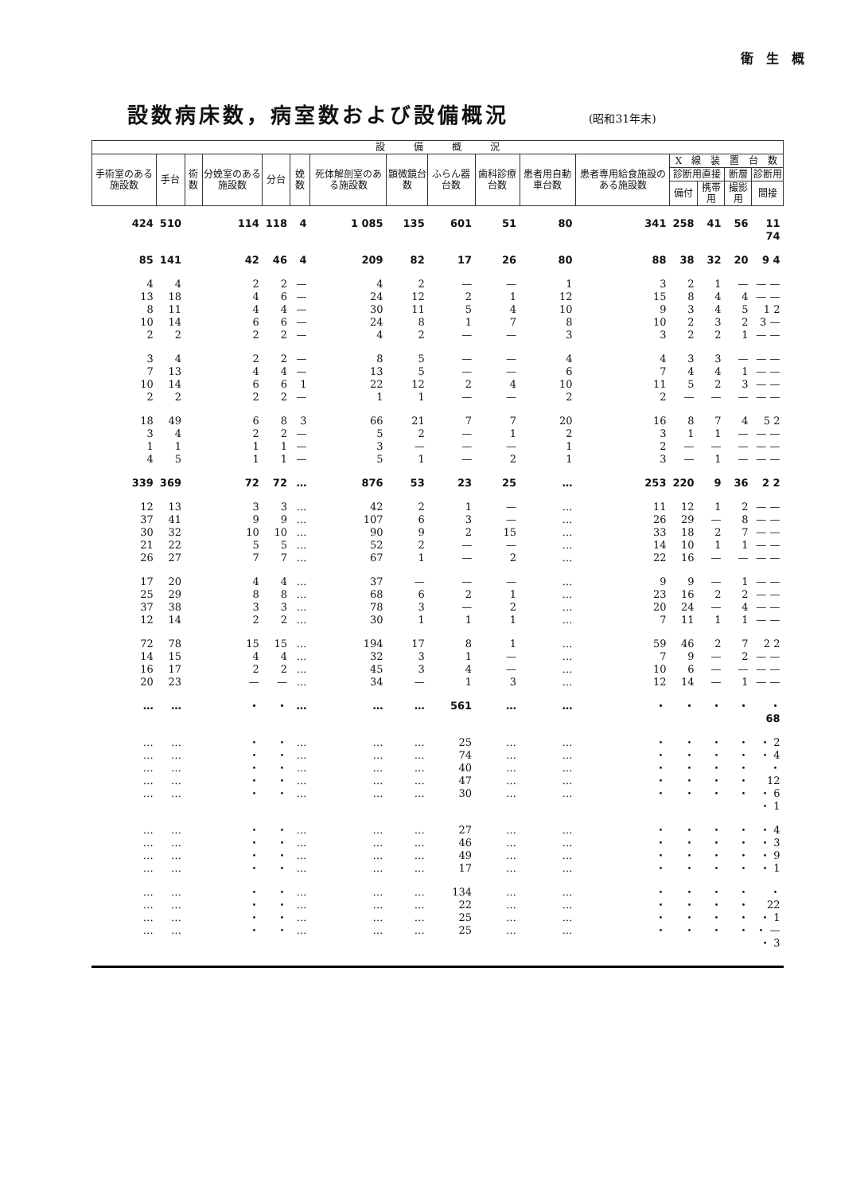衛　生　概
設数病床数，病室数および設備概況 (昭和31年末)
| 設 備 概 況 | | | | | | | | | | | | | | | |
| --- | --- | --- | --- | --- | --- | --- | --- | --- | --- | --- | --- | --- | --- | --- | --- |
| 手術室のある施設数 | 手台 | 術数 | 分娩室のある施設数 | 分台 | 娩数 | 死体解剖室のある施設数 | 顕微鏡台数 | ふらん器台数 | 歯科診療台数 | 患者用自動車台数 | 患者専用給食施設のある施設数 | X 線 装 置 台 数 | | | |
| | | | | | | | | | | | | 診断用直接 | | 断層 | 診断用 |
| | | | | | | | | | | | | 備付 | 携帯用 | 撮影用 | 間接 |
| 424 | 510 | 114 | | 118 | 4 | 1 085 | 135 | 601 | 51 | 80 | 341 | 258 | 41 | 56 | 11 74 |
| 85 | 141 | 42 | | 46 | 4 | 209 | 82 | 17 | 26 | 80 | 88 | 38 | 32 | 20 | 9 4 |
| 4 13 8 10 2 | 4 18 11 14 2 | 2 4 4 6 2 | | 2 6 4 6 2 | — — — — — | 4 24 30 24 4 | 2 12 11 8 2 | — 2 5 1 — | — 1 4 7 — | 1 12 10 8 3 | 3 15 9 10 3 | 2 8 3 2 2 | 1 4 4 3 2 | — 4 5 2 1 | — — — — 1 2 3 — — — |
| 3 7 10 2 | 4 13 14 2 | 2 4 6 2 | | 2 4 6 2 | — — 1 — | 8 13 22 1 | 5 5 12 1 | — — 2 — | — — 4 — | 4 6 10 2 | 4 7 11 2 | 3 4 5 — | 3 4 2 — | — 1 3 — | — — — — — — — — |
| 18 3 1 4 | 49 4 1 5 | 6 2 1 1 | | 8 2 1 1 | 3 — — — | 66 5 3 5 | 21 2 — 1 | 7 — — — | 7 1 — 2 | 20 2 1 1 | 16 3 2 3 | 8 1 — — | 7 1 — 1 | 4 — — — | 5 2 — — — — — — |
| 339 | 369 | 72 | | 72 | … | 876 | 53 | 23 | 25 | … | 253 | 220 | 9 | 36 | 2 2 |
| 12 37 30 21 26 | 13 41 32 22 27 | 3 9 10 5 7 | | 3 9 10 5 7 | … … … … … | 42 107 90 52 67 | 2 6 9 2 1 | 1 3 2 — — | — — 15 — 2 | … … … … … | 11 26 33 14 22 | 12 29 18 10 16 | 1 — 2 1 — | 2 8 7 1 — | — — — — — — — — — — |
| 17 25 37 12 | 20 29 38 14 | 4 8 3 2 | | 4 8 3 2 | … … … … | 37 68 78 30 | — 6 3 1 | — 2 — 1 | — 1 2 1 | … … … … | 9 23 20 7 | 9 16 24 11 | — 2 — 1 | 1 2 4 1 | — — — — — — — — |
| 72 14 16 20 | 78 15 17 23 | 15 4 2 — | | 15 4 2 — | … … … … | 194 32 45 34 | 17 3 3 — | 8 1 4 1 | 1 — — 3 | … … … … | 59 7 10 12 | 46 9 6 14 | 2 — — — | 7 2 — 1 | 2 2 — — — — — — |
| … | … | ・ | | ・ | … | … | … | 561 | … | … | ・ | ・ | ・ | ・ | ・ 68 |
| … … … … … | … … … … … | ・ ・ ・ ・ ・ | | ・ ・ ・ ・ ・ | … … … … … | … … … … … | … … … … … | 25 74 40 47 30 | … … … … … | … … … … … | ・ ・ ・ ・ ・ | ・ ・ ・ ・ ・ | ・ ・ ・ ・ ・ | ・ ・ ・ ・ ・ | ・ 2 ・ 4 ・ 12 ・ 6 ・ 1 |
| … … … … | … … … … | ・ ・ ・ ・ | | ・ ・ ・ ・ | … … … … | … … … … | … … … … | 27 46 49 17 | … … … … | … … … … | ・ ・ ・ ・ | ・ ・ ・ ・ | ・ ・ ・ ・ | ・ ・ ・ ・ | ・ 4 ・ 3 ・ 9 ・ 1 |
| … … … … | … … … … | ・ ・ ・ ・ | | ・ ・ ・ ・ | … … … … | … … … … | … … … … | 134 22 25 25 | … … … … | … … … … | ・ ・ ・ ・ | ・ ・ ・ ・ | ・ ・ ・ ・ | ・ ・ ・ ・ | ・ 22 ・ 1 ・ — ・ 3 |